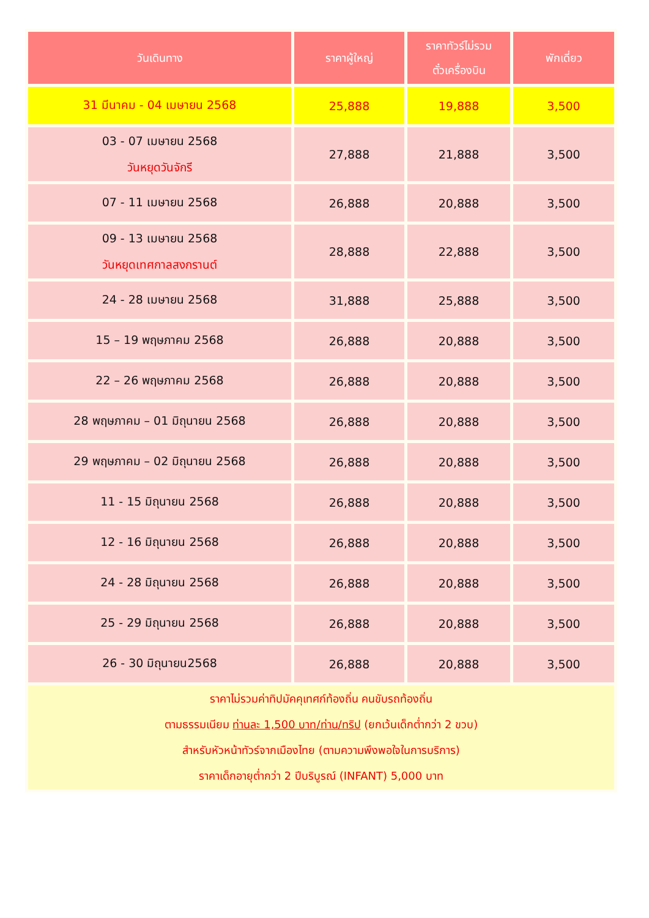| วันเดินทาง | ราคาผู้ใหญ่ | ราคาทัวร์ไม่รวม ตั๋วเครื่องบิน | พักเดี่ยว |
| --- | --- | --- | --- |
| 31 มีนาคม - 04 เมษายน 2568 | 25,888 | 19,888 | 3,500 |
| 03 - 07 เมษายน 2568 วันหยุดวันจักรี | 27,888 | 21,888 | 3,500 |
| 07 - 11 เมษายน 2568 | 26,888 | 20,888 | 3,500 |
| 09 - 13 เมษายน 2568 วันหยุดเทศกาลสงกรานต์ | 28,888 | 22,888 | 3,500 |
| 24 - 28 เมษายน 2568 | 31,888 | 25,888 | 3,500 |
| 15 – 19 พฤษภาคม 2568 | 26,888 | 20,888 | 3,500 |
| 22 – 26 พฤษภาคม 2568 | 26,888 | 20,888 | 3,500 |
| 28 พฤษภาคม – 01 มิถุนายน 2568 | 26,888 | 20,888 | 3,500 |
| 29 พฤษภาคม – 02 มิถุนายน 2568 | 26,888 | 20,888 | 3,500 |
| 11 - 15 มิถุนายน 2568 | 26,888 | 20,888 | 3,500 |
| 12 - 16 มิถุนายน 2568 | 26,888 | 20,888 | 3,500 |
| 24 - 28 มิถุนายน 2568 | 26,888 | 20,888 | 3,500 |
| 25 - 29 มิถุนายน 2568 | 26,888 | 20,888 | 3,500 |
| 26 - 30 มิถุนายน2568 | 26,888 | 20,888 | 3,500 |
| ราคาไม่รวมค่าทิปมัคคุเทศก์ท้องถิ่น คนขับรถท้องถิ่น ตามธรรมเนียม ท่านละ 1,500 บาท/ท่าน/ทริป (ยกเว้นเด็กต่ำกว่า 2 ขวบ) สำหรับหัวหน้าทัวร์จากเมืองไทย (ตามความพึงพอใจในการบริการ) ราคาเด็กอายุต่ำกว่า 2 ปีบริบูรณ์ (INFANT) 5,000 บาท | | | |